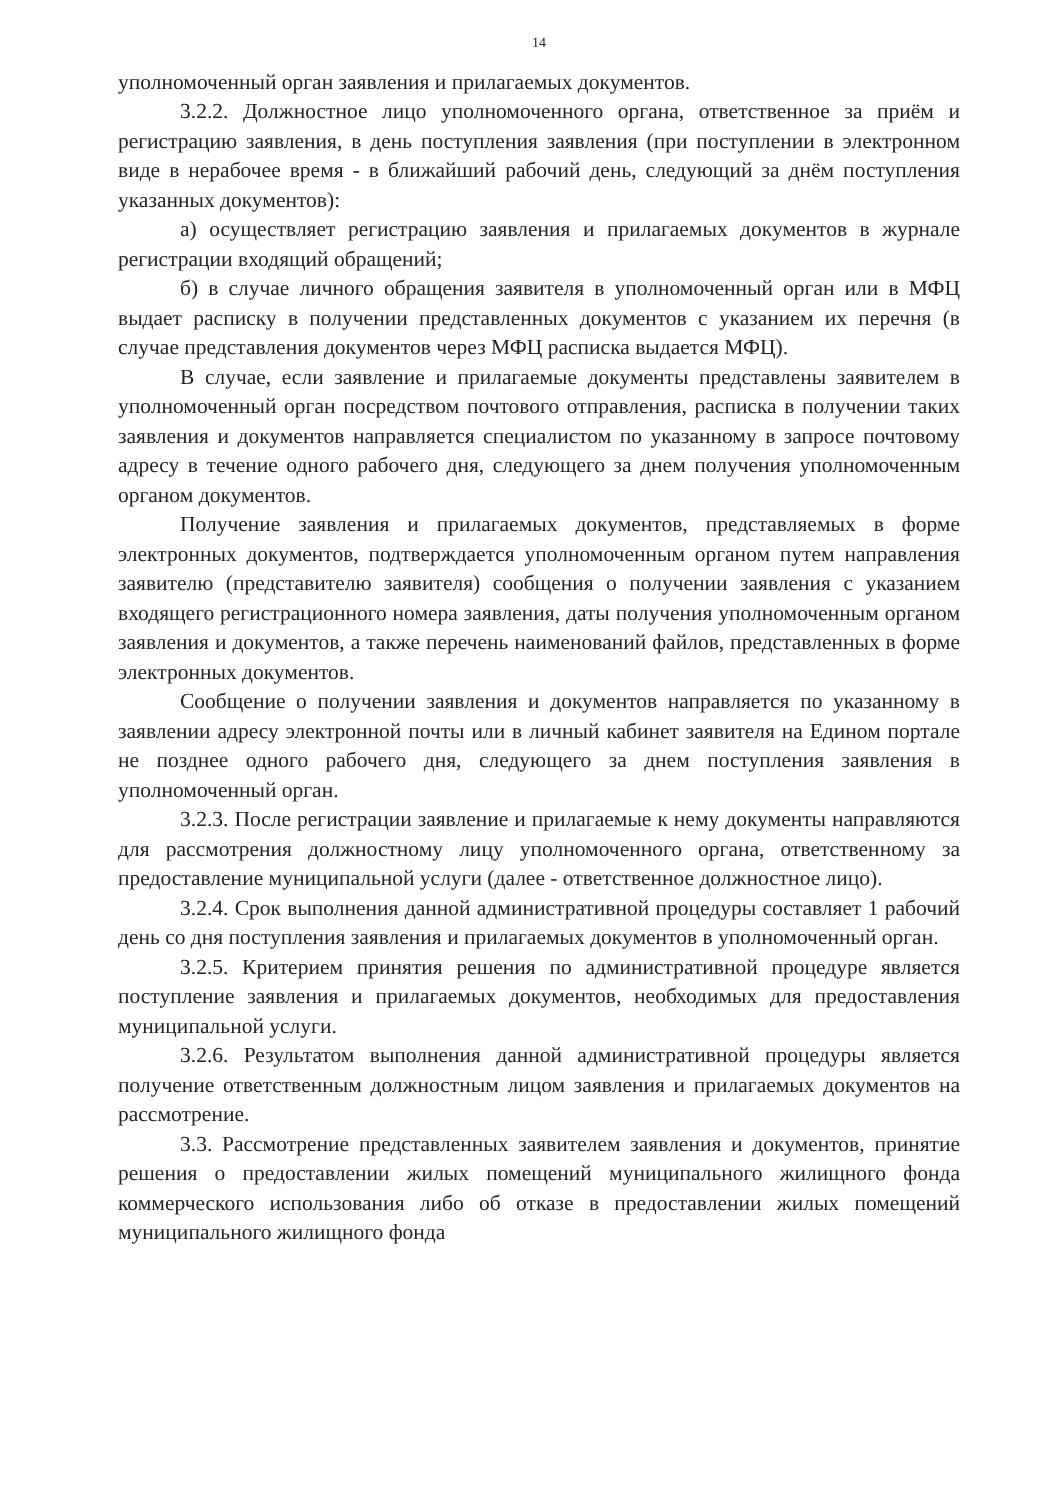14
уполномоченный орган заявления и прилагаемых документов.
3.2.2. Должностное лицо уполномоченного органа, ответственное за приём и регистрацию заявления, в день поступления заявления (при поступлении в электронном виде в нерабочее время - в ближайший рабочий день, следующий за днём поступления указанных документов):
а) осуществляет регистрацию заявления и прилагаемых документов в журнале регистрации входящий обращений;
б) в случае личного обращения заявителя в уполномоченный орган или в МФЦ выдает расписку в получении представленных документов с указанием их перечня (в случае представления документов через МФЦ расписка выдается МФЦ).
В случае, если заявление и прилагаемые документы представлены заявителем в уполномоченный орган посредством почтового отправления, расписка в получении таких заявления и документов направляется специалистом по указанному в запросе почтовому адресу в течение одного рабочего дня, следующего за днем получения уполномоченным органом документов.
Получение заявления и прилагаемых документов, представляемых в форме электронных документов, подтверждается уполномоченным органом путем направления заявителю (представителю заявителя) сообщения о получении заявления с указанием входящего регистрационного номера заявления, даты получения уполномоченным органом заявления и документов, а также перечень наименований файлов, представленных в форме электронных документов.
Сообщение о получении заявления и документов направляется по указанному в заявлении адресу электронной почты или в личный кабинет заявителя на Едином портале не позднее одного рабочего дня, следующего за днем поступления заявления в уполномоченный орган.
3.2.3. После регистрации заявление и прилагаемые к нему документы направляются для рассмотрения должностному лицу уполномоченного органа, ответственному за предоставление муниципальной услуги (далее - ответственное должностное лицо).
3.2.4. Срок выполнения данной административной процедуры составляет 1 рабочий день со дня поступления заявления и прилагаемых документов в уполномоченный орган.
3.2.5. Критерием принятия решения по административной процедуре является поступление заявления и прилагаемых документов, необходимых для предоставления муниципальной услуги.
3.2.6. Результатом выполнения данной административной процедуры является получение ответственным должностным лицом заявления и прилагаемых документов на рассмотрение.
3.3. Рассмотрение представленных заявителем заявления и документов, принятие решения о предоставлении жилых помещений муниципального жилищного фонда коммерческого использования либо об отказе в предоставлении жилых помещений муниципального жилищного фонда